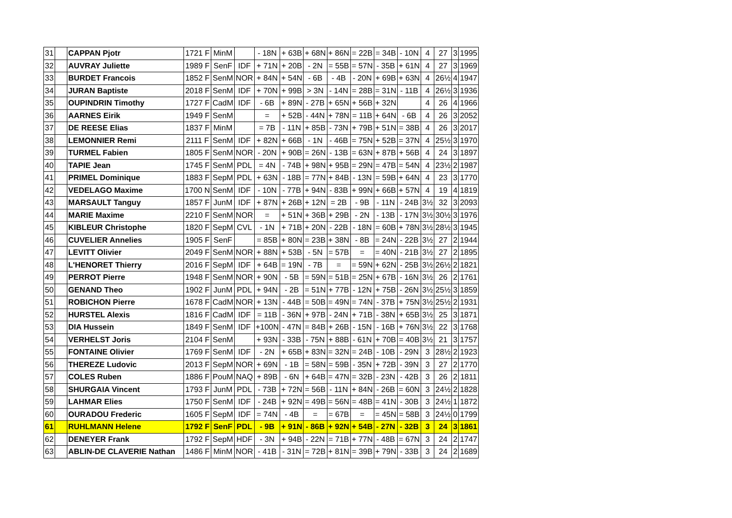| 31 | | CAPPAN Pjotr | 1721 F | MinM | | - 18N | + 63B | + 68N | + 86N | = 22B | = 34B | - 10N | 4 | 27 | 3 | 1995 |
| 32 | | AUVRAY Juliette | 1989 F | SenF | IDF | + 71N | + 20B | - 2N | = 55B | = 57N | - 35B | + 61N | 4 | 27 | 3 | 1969 |
| 33 | | BURDET Francois | 1852 F | SenM | NOR | + 84N | + 54N | - 6B | - 4B | - 20N | + 69B | + 63N | 4 | 26½ | 4 | 1947 |
| 34 | | JURAN Baptiste | 2018 F | SenM | IDF | + 70N | + 99B | > 3N | - 14N | = 28B | = 31N | - 11B | 4 | 26½ | 3 | 1936 |
| 35 | | OUPINDRIN Timothy | 1727 F | CadM | IDF | - 6B | + 89N | - 27B | + 65N | + 56B | + 32N | | 4 | 26 | 4 | 1966 |
| 36 | | AARNES Eirik | 1949 F | SenM | | = | + 52B | - 44N | + 78N | = 11B | + 64N | - 6B | 4 | 26 | 3 | 2052 |
| 37 | | DE REESE Elias | 1837 F | MinM | | = 7B | - 11N | + 85B | - 73N | + 79B | + 51N | = 38B | 4 | 26 | 3 | 2017 |
| 38 | | LEMONNIER Remi | 2111 F | SenM | IDF | + 82N | + 66B | - 1N | - 46B | = 75N | + 52B | = 37N | 4 | 25½ | 3 | 1970 |
| 39 | | TURMEL Fabien | 1805 F | SenM | NOR | - 20N | + 90B | = 26N | - 13B | = 63N | + 87B | + 56B | 4 | 24 | 3 | 1897 |
| 40 | | TAPIE Jean | 1745 F | SenM | PDL | = 4N | - 74B | + 98N | + 95B | = 29N | = 47B | = 54N | 4 | 23½ | 2 | 1987 |
| 41 | | PRIMEL Dominique | 1883 F | SepM | PDL | + 63N | - 18B | = 77N | + 84B | - 13N | = 59B | + 64N | 4 | 23 | 3 | 1770 |
| 42 | | VEDELAGO Maxime | 1700 N | SenM | IDF | - 10N | - 77B | + 94N | - 83B | + 99N | + 66B | + 57N | 4 | 19 | 4 | 1819 |
| 43 | | MARSAULT Tanguy | 1857 F | JunM | IDF | + 87N | + 26B | + 12N | = 2B | - 9B | - 11N | - 24B | 3½ | 32 | 3 | 2093 |
| 44 | | MARIE Maxime | 2210 F | SenM | NOR | = | + 51N | + 36B | + 29B | - 2N | - 13B | - 17N | 3½ | 30½ | 3 | 1976 |
| 45 | | KIBLEUR Christophe | 1820 F | SepM | CVL | - 1N | + 71B | + 20N | - 22B | - 18N | = 60B | + 78N | 3½ | 28½ | 3 | 1945 |
| 46 | | CUVELIER Annelies | 1905 F | SenF | | = 85B | + 80N | = 23B | + 38N | - 8B | = 24N | - 22B | 3½ | 27 | 2 | 1944 |
| 47 | | LEVITT Olivier | 2049 F | SenM | NOR | + 88N | + 53B | - 5N | = 57B | = | = 40N | - 21B | 3½ | 27 | 2 | 1895 |
| 48 | | L'HENORET Thierry | 2016 F | SepM | IDF | + 64B | = 19N | - 7B | = | = 59N | + 62N | - 25B | 3½ | 26½ | 2 | 1821 |
| 49 | | PERROT Pierre | 1948 F | SenM | NOR | + 90N | - 5B | = 59N | = 51B | = 25N | + 67B | - 16N | 3½ | 26 | 2 | 1761 |
| 50 | | GENAND Theo | 1902 F | JunM | PDL | + 94N | - 2B | = 51N | + 77B | - 12N | + 75B | - 26N | 3½ | 25½ | 3 | 1859 |
| 51 | | ROBICHON Pierre | 1678 F | CadM | NOR | + 13N | - 44B | = 50B | = 49N | = 74N | - 37B | + 75N | 3½ | 25½ | 2 | 1931 |
| 52 | | HURSTEL Alexis | 1816 F | CadM | IDF | = 11B | - 36N | + 97B | - 24N | + 71B | - 38N | + 65B | 3½ | 25 | 3 | 1871 |
| 53 | | DIA Hussein | 1849 F | SenM | IDF | +100N | - 47N | = 84B | + 26B | - 15N | - 16B | + 76N | 3½ | 22 | 3 | 1768 |
| 54 | | VERHELST Joris | 2104 F | SenM | | + 93N | - 33B | - 75N | + 88B | - 61N | + 70B | = 40B | 3½ | 21 | 3 | 1757 |
| 55 | | FONTAINE Olivier | 1769 F | SenM | IDF | - 2N | + 65B | + 83N | = 32N | = 24B | - 10B | - 29N | 3 | 28½ | 2 | 1923 |
| 56 | | THEREZE Ludovic | 2013 F | SepM | NOR | + 69N | - 1B | = 58N | = 59B | - 35N | + 72B | - 39N | 3 | 27 | 2 | 1770 |
| 57 | | COLES Ruben | 1886 F | PouM | NAQ | + 89B | - 6N | + 64B | = 47N | = 32B | - 23N | - 42B | 3 | 26 | 2 | 1811 |
| 58 | | SHURGAIA Vincent | 1793 F | JunM | PDL | - 73B | + 72N | = 56B | - 11N | + 84N | - 26B | = 60N | 3 | 24½ | 2 | 1828 |
| 59 | | LAHMAR Elies | 1750 F | SenM | IDF | - 24B | + 92N | = 49B | = 56N | = 48B | = 41N | - 30B | 3 | 24½ | 1 | 1872 |
| 60 | | OURADOU Frederic | 1605 F | SepM | IDF | = 74N | - 4B | = | = 67B | = | = 45N | = 58B | 3 | 24½ | 0 | 1799 |
| 61 | | RUHLMANN Helene | 1792 F | SenF | PDL | - 9B | + 91N | - 86B | + 92N | + 54B | - 27N | - 32B | 3 | 24 | 3 | 1861 |
| 62 | | DENEYER Frank | 1792 F | SepM | HDF | - 3N | + 94B | - 22N | = 71B | + 77N | - 48B | = 67N | 3 | 24 | 2 | 1747 |
| 63 | | ABLIN-DE CLAVERIE Nathan | 1486 F | MinM | NOR | - 41B | - 31N | = 72B | + 81N | = 39B | + 79N | - 33B | 3 | 24 | 2 | 1689 |